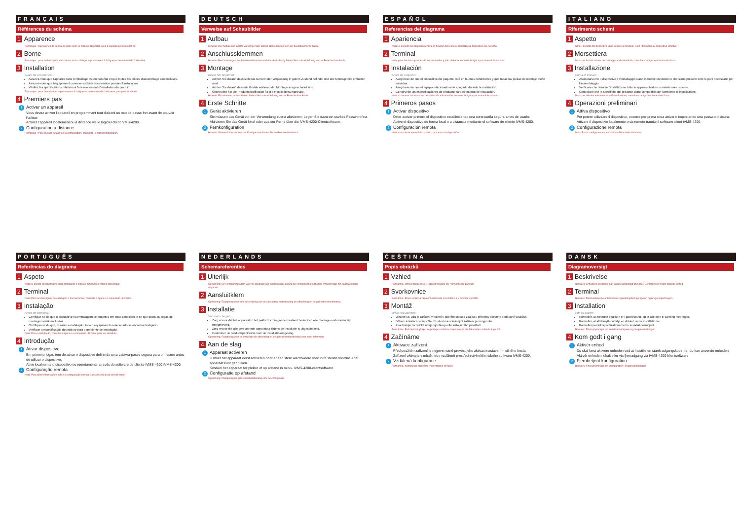FRANÇAIS
Références du schéma
1 Apparence
Remarque : l'apparence de l'appareil varie selon le modèle. Reportez-vous à l'appareil proprement dit.
2 Borne
Remarque : pour la description des bornes et du câblage, reportez-vous à la figure et au manuel de l'utilisateur.
3 Installation
Avant de commencer :
Assurez-vous que l'appareil dans l'emballage est en bon état et que toutes les pièces d'assemblage sont incluses.
Assurez-vous que l'équipement connexe est bien hors tension pendant l'installation.
Vérifiez les spécifications relatives à l'environnement d'installation du produit.
Remarque : pour l'installation, reportez-vous à la figure et au manuel de l'utilisateur pour plus de détails.
4 Premiers pas
1 Activer un appareil
Vous devez activer l'appareil en programmant tout d'abord un mot de passe fort avant de pouvoir l'utiliser.
Activez l'appareil localement ou à distance via le logiciel client iVMS-4200.
2 Configuration à distance
Remarque : Pour plus de détails sur la configuration, consultez le manuel d'utilisation.
DEUTSCH
Verweise auf Schaubilder
1 Aufbau
Hinweis: Der Aufbau des Geräts variiert je nach Modell. Beziehen Sie sich auf das tatsächliche Gerät.
2 Anschlussklemmen
Hinweis: Beschreibungen der Anschlussklemmen und der Verdrahtung finden Sie in der Abbildung und im Benutzerhandbuch.
3 Montage
Bevor Sie beginnen:
Achten Sie darauf, dass sich das Gerät in der Verpackung in gutem Zustand befindet und alle Montageteile enthalten sind.
Achten Sie darauf, dass die Geräte während der Montage ausgeschaltet sind.
Überprüfen Sie die Produktspezifikation für die Installationsumgebung.
Hinweis: Einzelheiten zur Installation finden Sie in der Abbildung und im Benutzerhandbuch.
4 Erste Schritte
1 Gerät aktivieren
Sie müssen das Gerät vor der Verwendung zuerst aktivieren. Legen Sie dazu ein starkes Passwort fest.
Aktivieren Sie das Gerät lokal oder aus der Ferne über die iVMS-4200-Clientsoftware.
2 Fernkonfiguration
Hinweis: Weitere Informationen zur Konfiguration finden Sie im Benutzerhandbuch.
ESPAÑOL
Referencias del diagrama
1 Apariencia
Nota: el aspecto del dispositivo varía en función del modelo. Remítase al dispositivo en cuestión.
2 Terminal
Nota: para las descripciones de los terminales y del cableado, consulte la figura y el manual de usuario.
3 Instalación
Antes de empezar:
Asegúrese de que el dispositivo del paquete esté en buenas condiciones y que todas las piezas de montaje estén incluidas.
Asegúrese de que el equipo relacionado esté apagado durante la instalación.
Compruebe las especificaciones de producto para el entorno de instalación.
Nota: si durante la instalación necesita más información, consulte la figura y el manual de usuario.
4 Primeros pasos
1 Activar dispositivo
Debe activar primero el dispositivo estableciendo una contraseña segura antes de usarlo.
Active el dispositivo de forma local o a distancia mediante el software de cliente iVMS-4200.
2 Configuración remota
Nota: consulte el manual de usuario para ver la configuración.
ITALIANO
Riferimento schemi
1 Aspetto
Nota: l'aspetto del dispositivo varia in base al modello. Fare riferimento al dispositivo effettivo.
2 Morsettiera
Nota: per la descrizione del cablaggio e dei terminali, consultare la figura e il manuale d'uso.
3 Installazione
Prima di iniziare:
Assicurarsi che il dispositivo e l'imballaggio siano in buone condizioni e che siano presenti tutte le parti necessarie per l'assemblaggio.
Verificare che durante l'installazione tutte le apparecchiature correlate siano spente.
Controllare che le specifiche del prodotto siano compatibili con l'ambiente di installazione.
Nota: per ulteriori informazioni sull'installazione, consultare la figura e il manuale d'uso.
4 Operazioni preliminari
1 Attiva dispositivo
Per potere utilizzare il dispositivo, occorre per prima cosa attivarlo impostando una password sicura.
Attivare il dispositivo localmente o da remoto tramite il software client iVMS-4200.
2 Configurazione remota
Nota: Per la configurazione, consultare il Manuale dell'utente.
PORTUGUÊS
Referências do diagrama
1 Aspeto
Nota: O aspeto do dispositivo varia consoante o modelo. Consulte o próprio dispositivo.
2 Terminal
Nota: Para as descrições de cablagem e dos terminais, consulte a figura e o manual do utilizador.
3 Instalação
Antes de começar:
Certifique-se de que o dispositivo na embalagem se encontra em boas condições e de que todas as peças de montagem estão incluídas.
Certifique-se de que, durante a instalação, todo o equipamento relacionado se encontra desligado.
Verifique a especificação do produto para o ambiente de instalação.
Nota: Para a instalação, consulte a figura e o manual do utilizador para ver detalhes.
4 Introdução
1 Ativar dispositivo
Em primeiro lugar, tem de ativar o dispositivo definindo uma palavra-passe segura para o mesmo antes de utilizar o dispositivo.
Ative localmente o dispositivo ou remotamente através do software de cliente iVMS-4200 iVMS-4200.
2 Configuração remota
Nota: Para obter informações sobre a configuração remota, consulte o Manual do Utilizador.
NEDERLANDS
Schemareferenties
1 Uiterlijk
Opmerking: De verschijningsvorm van het apparaat kan variëren naar gelang de verschillende modellen. Verwijst naar het daadwerkelijke apparaat.
2 Aansluitklem
Opmerking: Raadpleeg voor een beschrijving van de aansluiting en bedrading de afbeelding en de gebruikershandleiding.
3 Installatie
Voordat u begint:
Zorg ervoor dat het apparaat in het pakket zich in goede toestand bevindt en alle montage-onderdelen zijn meegeleverd.
Zorg ervoor dat alle gerelateerde apparatuur tijdens de installatie is uitgeschakeld.
Controleer de productspecificatie voor de installatie-omgeving.
Opmerking: Raadpleeg voor de installatie de afbeelding en de gebruikershandleiding voor meer informatie.
4 Aan de slag
1 Apparaat activeren
U moet het apparaat eerst activeren door er een sterk wachtwoord voor in te stellen voordat u het apparaat kunt gebruiken.
Schakel het apparaat ter plekke of op afstand in m.b.v. iVMS-4200-clientsoftware.
2 Configuratie op afstand
Opmerking: Raadpleeg de gebruikershandleiding voor de configuratie.
ČEŠTINA
Popis obrázků
1 Vzhled
Poznámka: Vzhled zařízení se u různých modelů liší. Viz konkrétní zařízení.
2 Svorkovnice
Poznámka: Popis svorky a zapojení naleznete na obrázku a v návodu k použití.
3 Montáž
Dříve než začnete:
Ujistěte se, zda je zařízení v balení v dobrém stavu a zda jsou přítomny všechny dodávané součásti.
Během instalace se ujistěte, že všechna související zařízení jsou vypnutá.
Zkontrolujte technické údaje výrobku podle instalačního prostředí.
Poznámka: Podrobnosti týkající se postupu instalace naleznete na obrázku nebo v návodu k použití.
4 Začínáme
1 Aktivace zařízení
Před použitím zařízení je nejprve nutné provést jeho aktivaci nastavením silného hesla.
Zařízení aktivujte v místě nebo vzdáleně prostřednictvím klientského softwaru iVMS-4200.
2 Vzdálená konfigurace
Poznámka: Konfiguraci naleznete v uživatelské příručce.
DANSK
Diagramoversigt
1 Beskrivelse
Bemærk: Enhedens udseende kan variere afhængigt af model. Der henvises til den faktiske enhed.
2 Terminal
Bemærk: Find beskrivelse af terminaler og ledningsføring i figuren og brugervejledningen.
3 Installation
Før du starter:
Kontrollér, at enheden i pakken er i god tilstand, og at alle dele til samling medfølger.
Kontrollér, at alt tilknyttet udstyr er slukket under installationen.
Kontrollér produktspecifikationerne for installationsmiljøet.
Bemærk: Find oplysninger om installation i figuren og brugervejledningen.
4 Kom godt i gang
1 Aktivér enhed
Du skal først aktivere enheden ved at indstille en stærk adgangskode, før du kan anvende enheden.
Aktivér enheden lokalt eller via fjernadgang via iVMS-4200-klientsoftware.
2 Fjernbetjent konfiguration
Bemærk: Find oplysninger om konfiguration i brugervejledningen.